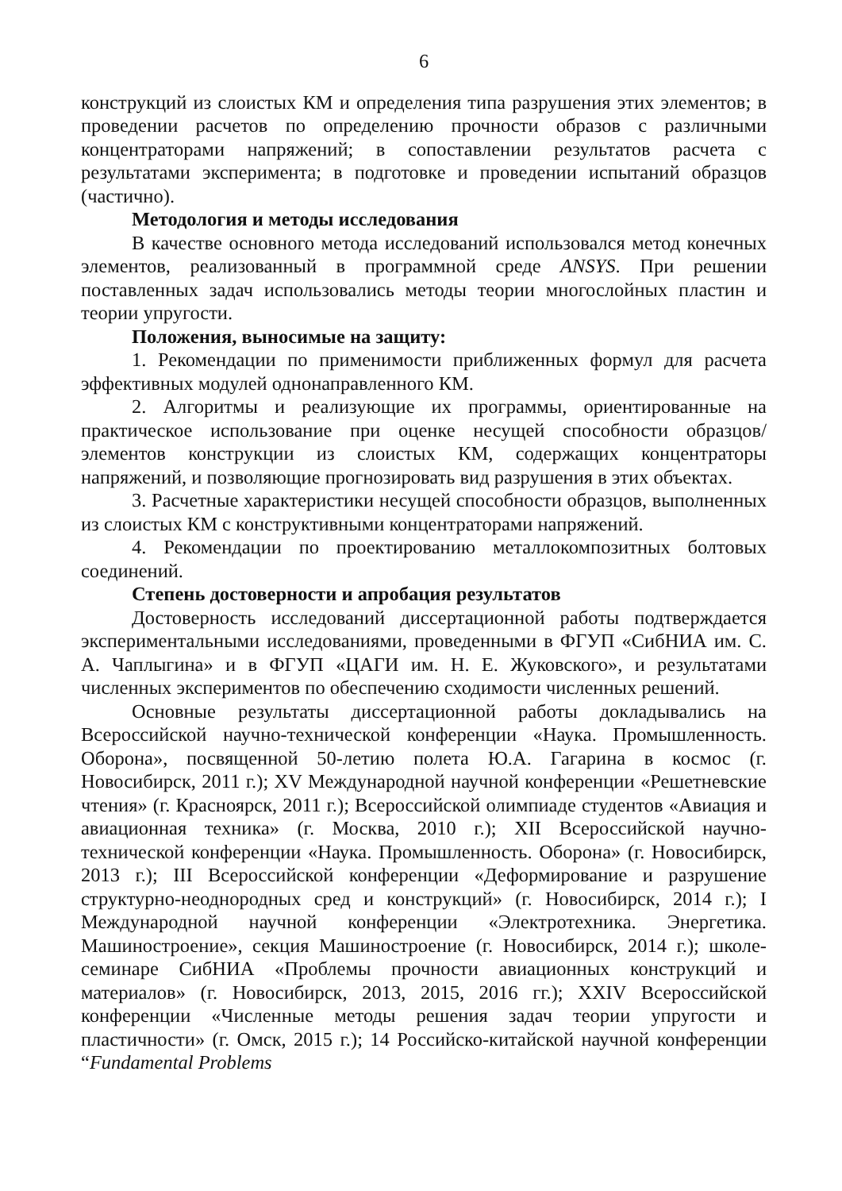6
конструкций из слоистых КМ и определения типа разрушения этих элементов; в проведении расчетов по определению прочности образов с различными концентраторами напряжений; в сопоставлении результатов расчета с результатами эксперимента; в подготовке и проведении испытаний образцов (частично).
Методология и методы исследования
В качестве основного метода исследований использовался метод конечных элементов, реализованный в программной среде ANSYS. При решении поставленных задач использовались методы теории многослойных пластин и теории упругости.
Положения, выносимые на защиту:
1. Рекомендации по применимости приближенных формул для расчета эффективных модулей однонаправленного КМ.
2. Алгоритмы и реализующие их программы, ориентированные на практическое использование при оценке несущей способности образцов/элементов конструкции из слоистых КМ, содержащих концентраторы напряжений, и позволяющие прогнозировать вид разрушения в этих объектах.
3. Расчетные характеристики несущей способности образцов, выполненных из слоистых КМ с конструктивными концентраторами напряжений.
4. Рекомендации по проектированию металлокомпозитных болтовых соединений.
Степень достоверности и апробация результатов
Достоверность исследований диссертационной работы подтверждается экспериментальными исследованиями, проведенными в ФГУП «СибНИА им. С. А. Чаплыгина» и в ФГУП «ЦАГИ им. Н. Е. Жуковского», и результатами численных экспериментов по обеспечению сходимости численных решений.
Основные результаты диссертационной работы докладывались на Всероссийской научно-технической конференции «Наука. Промышленность. Оборона», посвященной 50-летию полета Ю.А. Гагарина в космос (г. Новосибирск, 2011 г.); XV Международной научной конференции «Решетневские чтения» (г. Красноярск, 2011 г.); Всероссийской олимпиаде студентов «Авиация и авиационная техника» (г. Москва, 2010 г.); XII Всероссийской научно-технической конференции «Наука. Промышленность. Оборона» (г. Новосибирск, 2013 г.); III Всероссийской конференции «Деформирование и разрушение структурно-неоднородных сред и конструкций» (г. Новосибирск, 2014 г.); I Международной научной конференции «Электротехника. Энергетика. Машиностроение», секция Машиностроение (г. Новосибирск, 2014 г.); школе-семинаре СибНИА «Проблемы прочности авиационных конструкций и материалов» (г. Новосибирск, 2013, 2015, 2016 гг.); XXIV Всероссийской конференции «Численные методы решения задач теории упругости и пластичности» (г. Омск, 2015 г.); 14 Российско-китайской научной конференции “Fundamental Problems